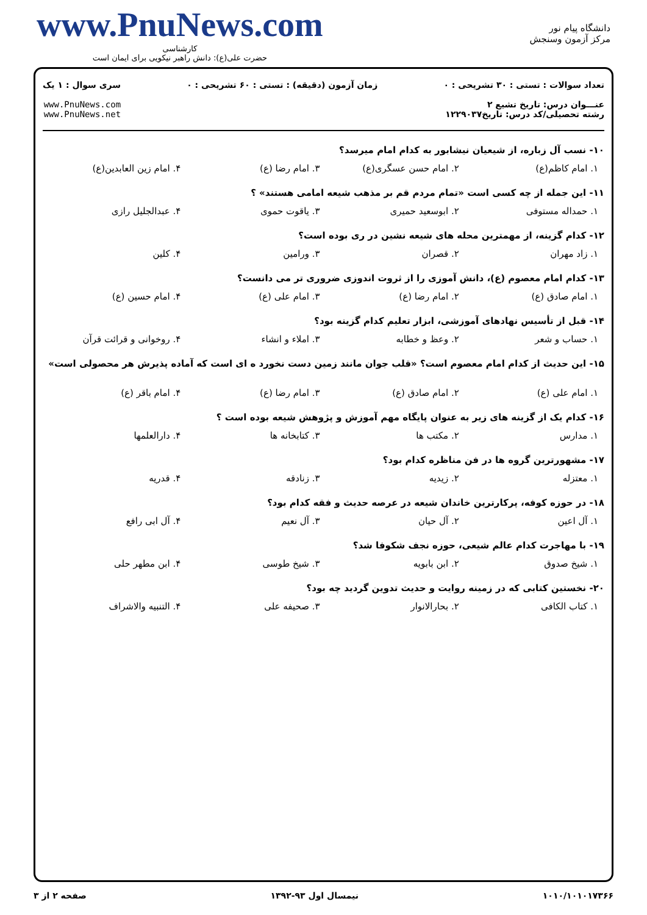دانشگاه پیام نور
مرکز آزمون وسنجش
www.PnuNews.com
کارشناسی
حضرت علی(ع): دانش راهبر نیکویی برای ایمان است
تعداد سوالات : تستی : ۳۰ تشریحی : ۰
عنـــوان درس: تاریخ تشیع ۲
رشته تحصیلی/کد درس: تاریخ۱۲۲۹۰۳۷
زمان آزمون (دقیقه) : تستی : ۶۰ تشریحی : ۰
سری سوال : ۱ یک
www.PnuNews.com
www.PnuNews.net
۱۰- نسب آل زباره، از شیعیان نیشابور به کدام امام میرسد؟
۱. امام کاظم(ع) ۲. امام حسن عسگری(ع) ۳. امام رضا (ع) ۴. امام زین العابدین(ع)
۱۱- این جمله از چه کسی است «تمام مردم قم بر مذهب شیعه امامی هستند» ؟
۱. حمداله مستوفی ۲. ابوسعید حمیری ۳. یاقوت حموی ۴. عبدالجلیل رازی
۱۲- کدام گزینه، از مهمترین محله های شیعه نشین در ری بوده است؟
۱. زاد مهران ۲. قصران ۳. ورامین ۴. کلین
۱۳- کدام امام معصوم (ع)، دانش آموزی را از ثروت اندوزی ضروری تر می دانست؟
۱. امام صادق (ع) ۲. امام رضا (ع) ۳. امام علی (ع) ۴. امام حسین (ع)
۱۴- قبل از تأسیس نهادهای آموزشی، ابزار تعلیم کدام گزینه بود؟
۱. حساب و شعر ۲. وعظ و خطابه ۳. املاء و انشاء ۴. روخوانی و قرائت قرآن
۱۵- این حدیث از کدام امام معصوم است؟ «قلب جوان مانند زمین دست نخورد ه ای است که آماده پذیرش هر محصولی است»
۱. امام علی (ع) ۲. امام صادق (ع) ۳. امام رضا (ع) ۴. امام باقر (ع)
۱۶- کدام یک از گزینه های زیر به عنوان پایگاه مهم آموزش و پژوهش شیعه بوده است ؟
۱. مدارس ۲. مکتب ها ۳. کتابخانه ها ۴. دارالعلمها
۱۷- مشهورترین گروه ها در فن مناظره کدام بود؟
۱. معتزله ۲. زیدیه ۳. زنادقه ۴. قدریه
۱۸- در حوزه کوفه، پرکارترین خاندان شیعه در عرصه حدیث و فقه کدام بود؟
۱. آل اعین ۲. آل حیان ۳. آل نعیم ۴. آل ابی رافع
۱۹- با مهاجرت کدام عالم شیعی، حوزه نجف شکوفا شد؟
۱. شیخ صدوق ۲. ابن بابویه ۳. شیخ طوسی ۴. ابن مطهر حلی
۲۰- نخستین کتابی که در زمینه روایت و حدیث تدوین گردید چه بود؟
۱. کتاب الکافی ۲. بحارالانوار ۳. صحیفه علی ۴. التنبیه والاشراف
۱۰۱۰/۱۰۱۰۱۷۳۶۶ نیمسال اول ۹۳-۱۳۹۲ صفحه ۲ از ۳